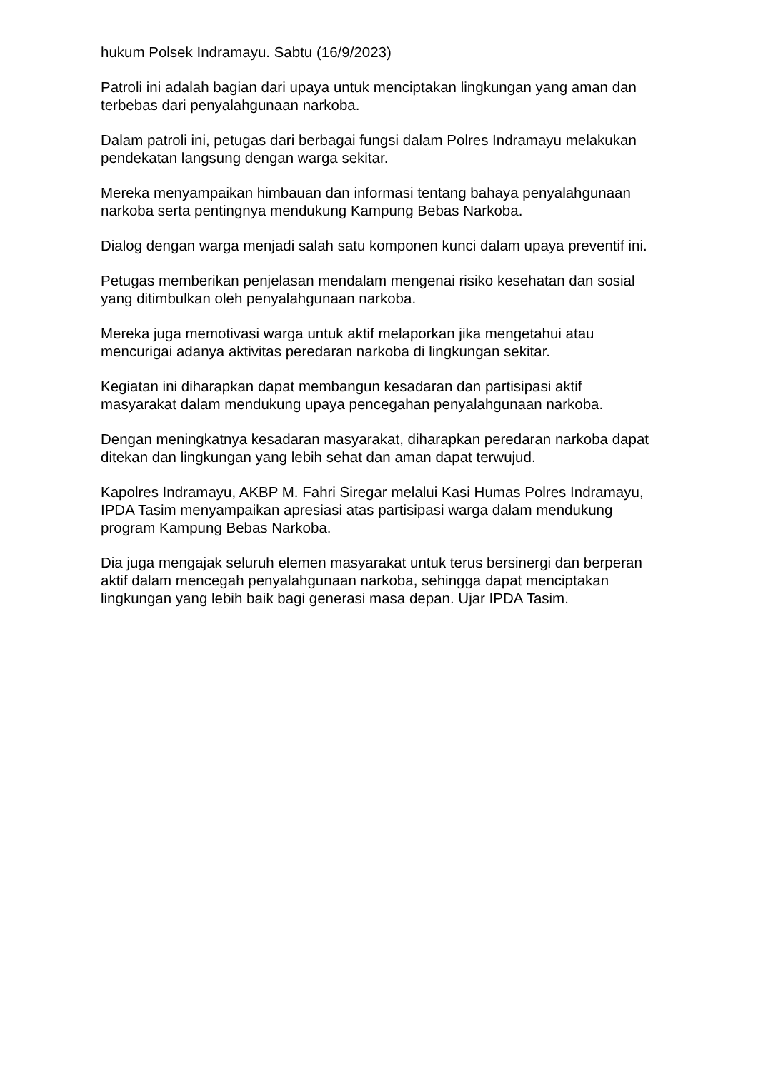hukum Polsek Indramayu. Sabtu (16/9/2023)
Patroli ini adalah bagian dari upaya untuk menciptakan lingkungan yang aman dan terbebas dari penyalahgunaan narkoba.
Dalam patroli ini, petugas dari berbagai fungsi dalam Polres Indramayu melakukan pendekatan langsung dengan warga sekitar.
Mereka menyampaikan himbauan dan informasi tentang bahaya penyalahgunaan narkoba serta pentingnya mendukung Kampung Bebas Narkoba.
Dialog dengan warga menjadi salah satu komponen kunci dalam upaya preventif ini.
Petugas memberikan penjelasan mendalam mengenai risiko kesehatan dan sosial yang ditimbulkan oleh penyalahgunaan narkoba.
Mereka juga memotivasi warga untuk aktif melaporkan jika mengetahui atau mencurigai adanya aktivitas peredaran narkoba di lingkungan sekitar.
Kegiatan ini diharapkan dapat membangun kesadaran dan partisipasi aktif masyarakat dalam mendukung upaya pencegahan penyalahgunaan narkoba.
Dengan meningkatnya kesadaran masyarakat, diharapkan peredaran narkoba dapat ditekan dan lingkungan yang lebih sehat dan aman dapat terwujud.
Kapolres Indramayu, AKBP M. Fahri Siregar melalui Kasi Humas Polres Indramayu, IPDA Tasim menyampaikan apresiasi atas partisipasi warga dalam mendukung program Kampung Bebas Narkoba.
Dia juga mengajak seluruh elemen masyarakat untuk terus bersinergi dan berperan aktif dalam mencegah penyalahgunaan narkoba, sehingga dapat menciptakan lingkungan yang lebih baik bagi generasi masa depan. Ujar IPDA Tasim.